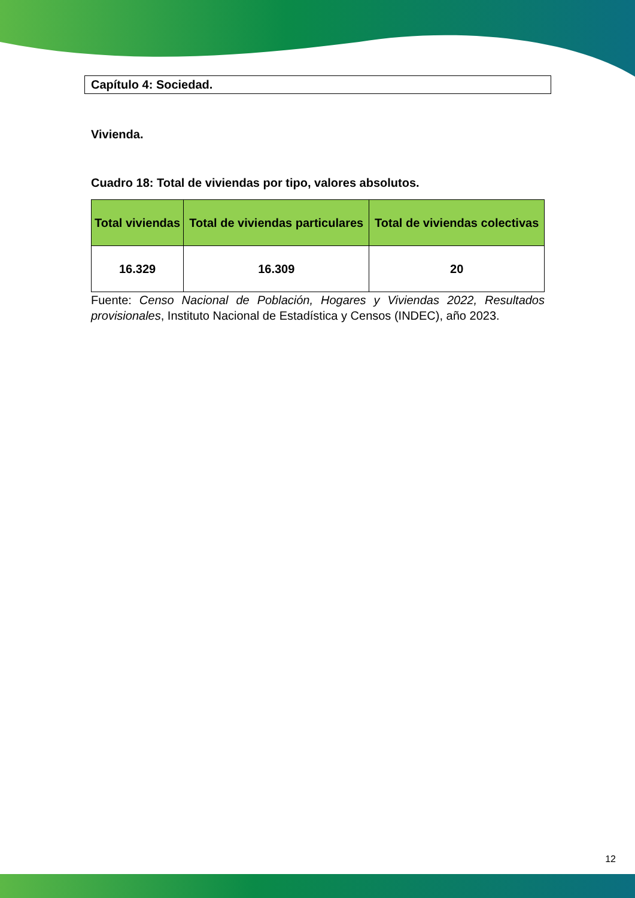Capítulo 4: Sociedad.
Vivienda.
Cuadro 18: Total de viviendas por tipo, valores absolutos.
| Total viviendas | Total de viviendas particulares | Total de viviendas colectivas |
| --- | --- | --- |
| 16.329 | 16.309 | 20 |
Fuente: Censo Nacional de Población, Hogares y Viviendas 2022, Resultados provisionales, Instituto Nacional de Estadística y Censos (INDEC), año 2023.
12